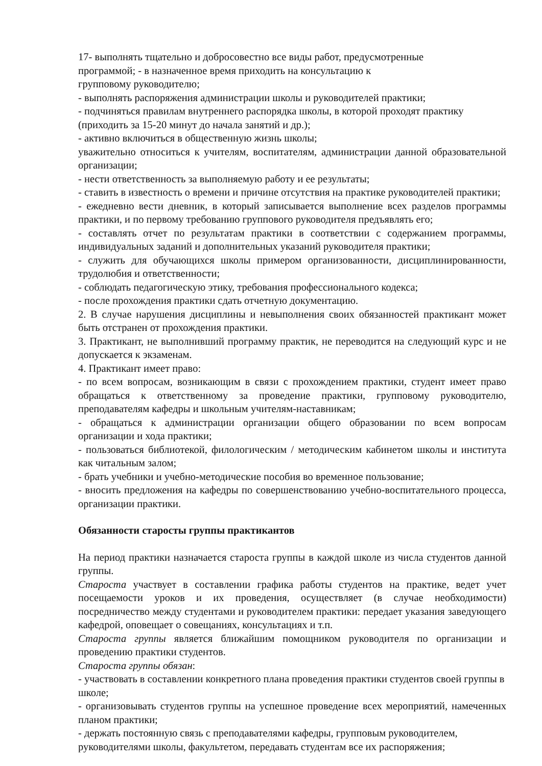17- выполнять тщательно и добросовестно все виды работ, предусмотренные
программой; - в назначенное время приходить на консультацию к
групповому руководителю;
- выполнять распоряжения администрации школы и руководителей практики;
- подчиняться правилам внутреннего распорядка школы, в которой проходят практику (приходить за 15-20 минут до начала занятий и др.);
- активно включиться в общественную жизнь школы;
уважительно относиться к учителям, воспитателям, администрации данной образовательной организации;
- нести ответственность за выполняемую работу и ее результаты;
- ставить в известность о времени и причине отсутствия на практике руководителей практики;
- ежедневно вести дневник, в который записывается выполнение всех разделов программы практики, и по первому требованию группового руководителя предъявлять его;
- составлять отчет по результатам практики в соответствии с содержанием программы, индивидуальных заданий и дополнительных указаний руководителя практики;
- служить для обучающихся школы примером организованности, дисциплинированности, трудолюбия и ответственности;
- соблюдать педагогическую этику, требования профессионального кодекса;
- после прохождения практики сдать отчетную документацию.
2. В случае нарушения дисциплины и невыполнения своих обязанностей практикант может быть отстранен от прохождения практики.
3. Практикант, не выполнивший программу практик, не переводится на следующий курс и не допускается к экзаменам.
4. Практикант имеет право:
- по всем вопросам, возникающим в связи с прохождением практики, студент имеет право обращаться к ответственному за проведение практики, групповому руководителю, преподавателям кафедры и школьным учителям-наставникам;
- обращаться к администрации организации общего образовании по всем вопросам организации и хода практики;
- пользоваться библиотекой, филологическим / методическим кабинетом школы и института как читальным залом;
- брать учебники и учебно-методические пособия во временное пользование;
- вносить предложения на кафедры по совершенствованию учебно-воспитательного процесса, организации практики.
Обязанности старосты группы практикантов
На период практики назначается староста группы в каждой школе из числа студентов данной группы.
Староста участвует в составлении графика работы студентов на практике, ведет учет посещаемости уроков и их проведения, осуществляет (в случае необходимости) посредничество между студентами и руководителем практики: передает указания заведующего кафедрой, оповещает о совещаниях, консультациях и т.п.
Староста группы является ближайшим помощником руководителя по организации и проведению практики студентов.
Староста группы обязан:
- участвовать в составлении конкретного плана проведения практики студентов своей группы в школе;
- организовывать студентов группы на успешное проведение всех мероприятий, намеченных планом практики;
- держать постоянную связь с преподавателями кафедры, групповым руководителем, руководителями школы, факультетом, передавать студентам все их распоряжения;